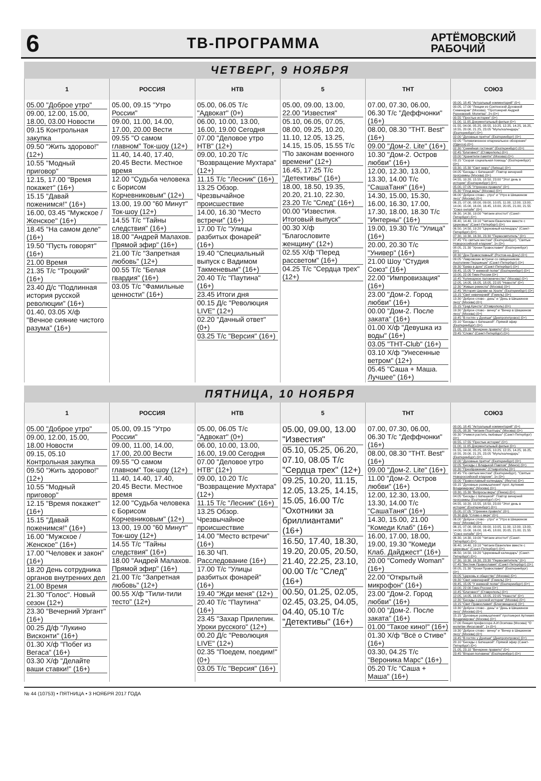6
ТВ-ПРОГРАММА
АРТЁМОВСКИЙ
РАБОЧИЙ
ЧЕТВЕРГ, 9 НОЯБРЯ
| 1 | РОССИЯ | НТВ | 5 | ТНТ | СОЮЗ |
| --- | --- | --- | --- | --- | --- |
| 05.00 "Доброе утро" 09.00, 12.00, 15.00, 18.00, 03.00 Новости 09.15 Контрольная закупка 09.50 "Жить здорово!" (12+) 10.55 "Модный приговор" 12.15, 17.00 "Время покажет" (16+) 15.15 "Давай поженимся!" (16+) 16.00, 03.45 "Мужское / Женское" (16+) 18.45 "На самом деле" (16+) 19.50 "Пусть говорят" (16+) 21.00 Время 21.35 Т/с "Троцкий" (16+) 23.40 Д/с "Подлинная история русской революции" (16+) 01.40, 03.05 Х/ф "Вечное сияние чистого разума" (16+) | 05.00, 09.15 "Утро России" 09.00, 11.00, 14.00, 17.00, 20.00 Вести 09.55 "О самом главном" Ток-шоу (12+) 11.40, 14.40, 17.40, 20.45 Вести. Местное время 12.00 "Судьба человека с Борисом Корчевниковым" (12+) 13.00, 19.00 "60 Минут" Ток-шоу (12+) 14.55 Т/с "Тайны следствия" (16+) 18.00 "Андрей Малахов. Прямой эфир" (16+) 21.00 Т/с "Запретная любовь" (12+) 00.55 Т/с "Белая гвардия" (16+) 03.05 Т/с "Фамильные ценности" (16+) | 05.00, 06.05 Т/с "Адвокат" (0+) 06.00, 10.00, 13.00, 16.00, 19.00 Сегодня 07.00 "Деловое утро НТВ" (12+) 09.00, 10.20 Т/с "Возвращение Мухтара" (12+) 11.15 Т/с "Лесник" (16+) 13.25 Обзор. Чрезвычайное происшествие 14.00, 16.30 "Место встречи" (16+) 17.00 Т/с "Улицы разбитых фонарей" (16+) 19.40 "Специальный выпуск с Вадимом Такменевым" (16+) 20.40 Т/с "Паутина" (16+) 23.45 Итоги дня 00.15 Д/с "Революция LIVE" (12+) 02.20 "Дачный ответ" (0+) 03.25 Т/с "Версия" (16+) | 05.00, 09.00, 13.00, 22.00 "Известия" 05.10, 06.05, 07.05, 08.00, 09.25, 10.20, 11.10, 12.05, 13.25, 14.15, 15.05, 15.55 Т/с "По законам военного времени" (12+) 16.45, 17.25 Т/с "Детективы" (16+) 18.00, 18.50, 19.35, 20.20, 21.10, 22.30, 23.20 Т/с "След" (16+) 00.00 "Известия. Итоговый выпуск" 00.30 Х/ф "Благословите женщину" (12+) 02.55 Х/ф "Перед рассветом" (16+) 04.25 Т/с "Сердца трех" (12+) | 07.00, 07.30, 06.00, 06.30 Т/с "Деффчонки" (16+) 08.00, 08.30 "ТНТ. Best" (16+) 09.00 "Дом-2. Lite" (16+) 10.30 "Дом-2. Остров любви" (16+) 12.00, 12.30, 13.00, 13.30, 14.00 Т/с "СашаТаня" (16+) 14.30, 15.00, 15.30, 16.00, 16.30, 17.00, 17.30, 18.00, 18.30 Т/с "Интерны" (16+) 19.00, 19.30 Т/с "Улица" (16+) 20.00, 20.30 Т/с "Универ" (16+) 21.00 Шоу "Студия Союз" (16+) 22.00 "Импровизация" (16+) 23.00 "Дом-2. Город любви" (16+) 00.00 "Дом-2. После заката" (16+) 01.00 Х/ф "Девушка из воды" (16+) 03.05 "ТНТ-Club" (16+) 03.10 Х/ф "Унесенные ветром" (12+) 05.45 "Саша + Маша. Лучшее" (16+) | 00.00, 18.45 "Актуальный комментарий" (0+) 00.05, 17.00 "Лекции из Сретенской Духовной Семинарии" (Москва). "Протоиерей Андрей Рахновский. Молитва". 2ч (0+) 00.55 "Простые истории" (0+) 01.00, 11.05 Документальный фильм (0+) 01.55, 04.00, 05.25, 08.55, 10.25, 12.25, 14.25, 16.25, 18.55, 20.00, 21.25, 23.05 "Мульткалендарь" (Екатеринбург) (0+) 02.00 "Духовные притчи" (Екатеринбург) (0+) 02.05 "Телевизионное епархиальное обозрение" (Одесса) (0+) 02.30 "Семейная гостиная" (Екатеринбург) (0+) 02.45 "Благовест" (Ставрополь) (0+) 03.00 "Хранители памяти" (Москва) (0+) 03.15 "Скорая социальная помощь" (Екатеринбург) (0+) 03.30, 15.30 "Свет миру" (Липецк) (0+) 04.05 "Беседы с батюшкой". Повтор вечерней программы (Москва) (0+) 04.55, 10.20, 15.55, 18.50, 23.00 "Этот день в истории" (Екатеринбург) (0+) 05.00, 07.05 "Утреннее правило" (0+) 05.30 "Плод веры" (Москва) (0+) 06.00 "Доброе слово - утро" и "Утро в Шишкином лесу" (Москва) (0+) 06.15, 07.00, 08.00, 09.00, 10.05, 11.00, 12.00, 13.00, 14.00, 15.00, 16.00, 16.45, 18.00, 20.05, 21.00, 21.55 "Союз онлайн" (0+) 06.30, 14.30, 19.00 "Читаем апостол" (Санкт-Петербург) (0+) 06.40, 14.40, 19.10 "Читаем Евангелие вместе с Церковью" (Санкт-Петербург) (0+) 06.50, 14.50, 19.20 "Церковный календарь" (Санкт-Петербург) (0+) 07.30, 10.30, 16.30, 23.30 "Первосвятитель" (0+) 07.45 "По святым местам" (Екатеринбург). "Святые Новороссийской епархии". 1ч (0+) 08.05, 21.30 "Уроки Православия" (Екатеринбург) (0+) 08.30 "Дон Православный" (Ростов-на-Дону) (0+) 09.05 "Лавровские встречи со священником Анатолием Першиным" (Санкт-Петербург) (0+) 09.30 "Буква в духе" (Санкт-Петербург) (0+) 09.45, 15.05 "У книжной полки" (Екатеринбург) (0+) 10.00, 22.00 Гимн России (0+) 10.45 "Кулинарное паломничество" (Москва) (0+) 12.05, 14.05, 16.05, 18.05, 22.05 "Новости" (0+) 12.30 "Живые ремесла" (Москва) (0+) 12.45 "История Церкви на Урале" (Екатеринбург) (0+) 13.15 "Свет невечерний" (Гомель) (0+) 13.30 "Доброе слово - день" и "День в Шишкином лесу" (Москва) (0+) 15.15 "Град Креста" (Ставрополь) (0+) 19.30 "Доброе слово - вечер" и "Вечер в Шишкином лесу" (Москва) (0+) 19.45 "В гостях у Дуняши" (Днепропетровск) (0+) 20.10 "Беседы с батюшкой". Прямой эфир (Екатеринбург) (0+) 21.05, 23.10 "Вечернее правило" (0+) 23.45 "Слово" (Санкт-Петербург) (0+) |
ПЯТНИЦА, 10 НОЯБРЯ
| 1 | РОССИЯ | НТВ | 5 | ТНТ | СОЮЗ |
| --- | --- | --- | --- | --- | --- |
| 05.00 "Доброе утро" 09.00, 12.00, 15.00, 18.00 Новости 09.15, 05.10 Контрольная закупка 09.50 "Жить здорово!" (12+) 10.55 "Модный приговор" 12.15 "Время покажет" (16+) 15.15 "Давай поженимся!" (16+) 16.00 "Мужское / Женское" (16+) 17.00 "Человек и закон" (16+) 18.20 День сотрудника органов внутренних дел 21.00 Время 21.30 "Голос". Новый сезон (12+) 23.30 "Вечерний Ургант" (16+) 00.25 Д/ф "Лукино Висконти" (16+) 01.30 Х/ф "Побег из Вегаса" (16+) 03.30 Х/ф "Делайте ваши ставки!" (16+) | 05.00, 09.15 "Утро России" 09.00, 11.00, 14.00, 17.00, 20.00 Вести 09.55 "О самом главном" Ток-шоу (12+) 11.40, 14.40, 17.40, 20.45 Вести. Местное время 12.00 "Судьба человека с Борисом Корчевниковым" (12+) 13.00, 19.00 "60 Минут" Ток-шоу (12+) 14.55 Т/с "Тайны следствия" (16+) 18.00 "Андрей Малахов. Прямой эфир" (16+) 21.00 Т/с "Запретная любовь" (12+) 00.55 Х/ф "Тили-тили тесто" (12+) | 05.00, 06.05 Т/с "Адвокат" (0+) 06.00, 10.00, 13.00, 16.00, 19.00 Сегодня 07.00 "Деловое утро НТВ" (12+) 09.00, 10.20 Т/с "Возвращение Мухтара" (12+) 11.15 Т/с "Лесник" (16+) 13.25 Обзор. Чрезвычайное происшествие 14.00 "Место встречи" (16+) 16.30 ЧП. Расследование (16+) 17.00 Т/с "Улицы разбитых фонарей" (16+) 19.40 "Жди меня" (12+) 20.40 Т/с "Паутина" (16+) 23.45 "Захар Прилепин. Уроки русского" (12+) 00.20 Д/с "Революция LIVE" (12+) 02.35 "Поедем, поедим!" (0+) 03.05 Т/с "Версия" (16+) | 05.00, 09.00, 13.00 "Известия" 05.10, 05.25, 06.20, 07.10, 08.05 Т/с "Сердца трех" (12+) 09.25, 10.20, 11.15, 12.05, 13.25, 14.15, 15.05, 16.00 Т/с "Охотники за бриллиантами" (16+) 16.50, 17.40, 18.30, 19.20, 20.05, 20.50, 21.40, 22.25, 23.10, 00.00 Т/с "След" (16+) 00.50, 01.25, 02.05, 02.45, 03.25, 04.05, 04.40, 05.10 Т/с "Детективы" (16+) | 07.00, 07.30, 06.00, 06.30 Т/с "Деффчонки" (16+) 08.00, 08.30 "ТНТ. Best" (16+) 09.00 "Дом-2. Lite" (16+) 11.00 "Дом-2. Остров любви" (16+) 12.00, 12.30, 13.00, 13.30, 14.00 Т/с "СашаТаня" (16+) 14.30, 15.00, 21.00 "Комеди Клаб" (16+) 16.00, 17.00, 18.00, 19.00, 19.30 "Комеди Клаб. Дайджест" (16+) 20.00 "Comedy Woman" (16+) 22.00 "Открытый микрофон" (16+) 23.00 "Дом-2. Город любви" (16+) 00.00 "Дом-2. После заката" (16+) 01.00 "Такое кино!" (16+) 01.30 Х/ф "Всё о Стиве" (16+) 03.30, 04.25 Т/с "Вероника Марс" (16+) 05.20 Т/с "Саша + Маша" (16+) | 00.00, 18.45 "Актуальный комментарий" (0+) 00.05, 08.30 "Читаем Псалтырь" (Москва) (0+) 00.30 "Учимся растить любовью" (Санкт-Петербург) (0+) 00.55, 17.55 "Простые истории" (0+) 01.00, 11.05 Документальный фильм (0+) 01.55, 04.00, 05.25, 08.55, 10.25, 12.25, 14.25, 16.25, 18.55, 20.00, 21.25, 23.05 "Мульткалендарь" (Екатеринбург) (0+) 02.00 "Духовные притчи" (Екатеринбург) (0+) 02.05 "Беседы с Владыкой Павлом" (Минск) (0+) 02.30 "Преображение" (Ставрополь) (0+) 02.45 "По святым местам" (Екатеринбург). "Святые Новороссийской епархии". 1ч (0+) 03.00 "Православный календарь" (Якутск) (0+) 03.15 "Духовные размышления" прот. Артемия Владимирова" (Москва) (0+) 03.30, 15.30 "Вопросы веры" (Пенза) (0+) 04.05 "Беседы с батюшкой". Повтор вечерней программы (Екатеринбург) (0+) 04.55, 10.20, 15.55, 18.50, 23.00 "Этот день в истории" (Екатеринбург) (0+) 05.00, 07.05 "Утреннее правило" (0+) 05.30 Д/ф "Слово о вере" (0+) 06.00 "Доброе слово - утро" и "Утро в Шишкином лесу" (Москва) (0+) 06.15, 07.00, 08.00, 09.00, 10.05, 11.00, 12.00, 13.00, 14.00, 15.00, 16.00, 16.45, 18.00, 20.05, 21.00, 21.55 "Союз онлайн" (0+) 06.30, 14.30, 19.00 "Читаем апостол" (Санкт-Петербург) (0+) 06.40, 14.40, 19.10 "Читаем Евангелие вместе с Церковью" (Санкт-Петербург) (0+) 06.50, 14.50, 19.20 "Церковный календарь" (Санкт-Петербург) (0+) 07.30, 10.30, 16.30, 23.30 "Первосвятитель" (0+) 07.45 "Вестник Православия" (Санкт-Петербург) (0+) 08.05, 21.30 "Уроки Православия" (Екатеринбург) (0+) 09.05 "Церковь и общество" (Москва) (0+) 09.30 "Свет невечерний" (Гомель) (0+) 09.45, 15.05 "У книжной полки" (Екатеринбург) (0+) 10.00, 22.00 Гимн России (0+) 10.45 "Благовест" (Ставрополь) (0+) 12.05, 14.05, 16.05, 18.05, 22.05 "Новости" (0+) 12.30 "Беседы о русской истории" (Москва) (0+) 13.15 "Свет Православия" (Благовещенск) (0+) 13.30 "Доброе слово - день" и "День в Шишкином лесу" (Москва) (0+) 15.15 "Духовные размышления" протоиерея Артемия Владимирова" (Москва) (0+) 17.00 Лекция профессора А.И.Осипова (Москва) "О молитве Иисусовой". 1ч (0+) 19.30 "Доброе слово - вечер" и "Вечер в Шишкином лесу" (Москва) (0+) 19.45 "В гостях у Дуняши" (Днепропетровск) (0+) 20.10 "Беседы с батюшкой". Прямой эфир (Санкт-Петербург) (0+) 21.05, 23.10 "Вечернее правило" (0+) 23.45 "Вторая половина" (Екатеринбург) (0+) |
№ 44 (10753) • ПЯТНИЦА • 3 НОЯБРЯ 2017 ГОДА